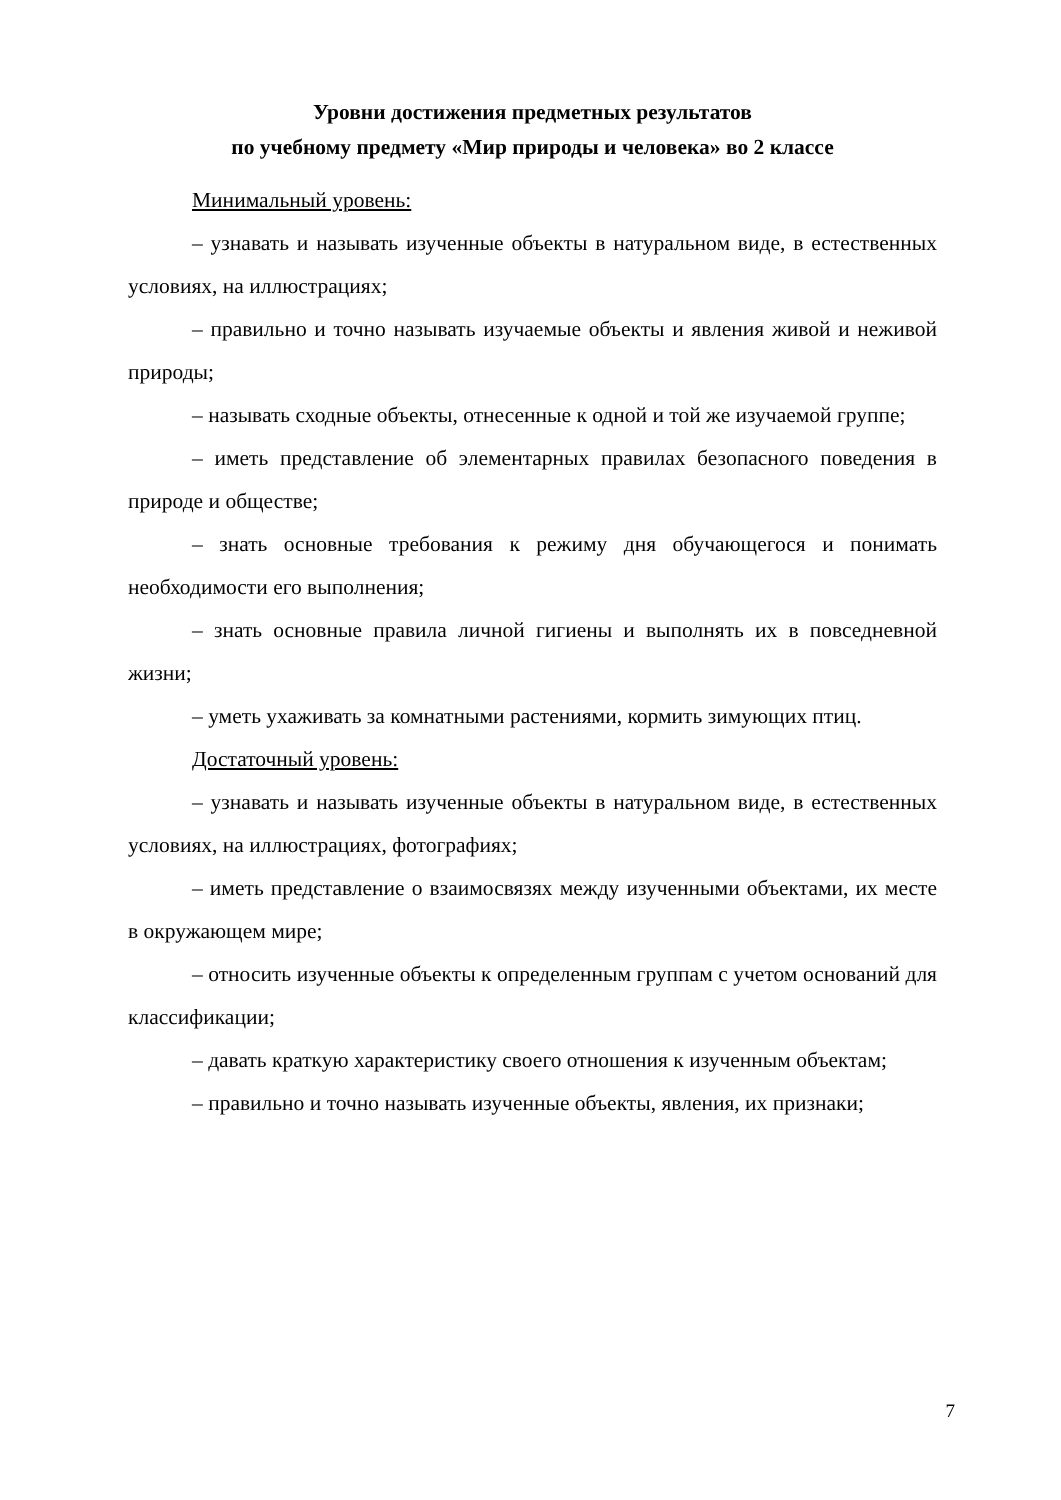Уровни достижения предметных результатов
по учебному предмету «Мир природы и человека» во 2 классе
Минимальный уровень:
– узнавать и называть изученные объекты в натуральном виде, в естественных условиях, на иллюстрациях;
– правильно и точно называть изучаемые объекты и явления живой и неживой природы;
– называть сходные объекты, отнесенные к одной и той же изучаемой группе;
– иметь представление об элементарных правилах безопасного поведения в природе и обществе;
– знать основные требования к режиму дня обучающегося и понимать необходимости его выполнения;
– знать основные правила личной гигиены и выполнять их в повседневной жизни;
– уметь ухаживать за комнатными растениями, кормить зимующих птиц.
Достаточный уровень:
– узнавать и называть изученные объекты в натуральном виде, в естественных условиях, на иллюстрациях, фотографиях;
– иметь представление о взаимосвязях между изученными объектами, их месте в окружающем мире;
– относить изученные объекты к определенным группам с учетом оснований для классификации;
– давать краткую характеристику своего отношения к изученным объектам;
– правильно и точно называть изученные объекты, явления, их признаки;
7